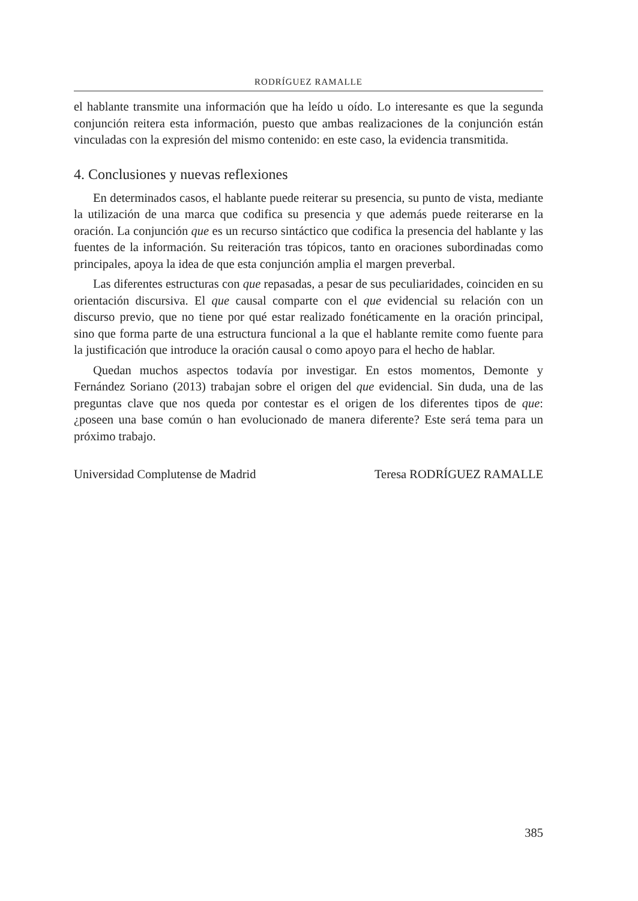RODRÍGUEZ RAMALLE
el hablante transmite una información que ha leído u oído. Lo interesante es que la segunda conjunción reitera esta información, puesto que ambas realizaciones de la conjunción están vinculadas con la expresión del mismo contenido: en este caso, la evidencia transmitida.
4. Conclusiones y nuevas reflexiones
En determinados casos, el hablante puede reiterar su presencia, su punto de vista, mediante la utilización de una marca que codifica su presencia y que además puede reiterarse en la oración. La conjunción que es un recurso sintáctico que codifica la presencia del hablante y las fuentes de la información. Su reiteración tras tópicos, tanto en oraciones subordinadas como principales, apoya la idea de que esta conjunción amplia el margen preverbal.
Las diferentes estructuras con que repasadas, a pesar de sus peculiaridades, coinciden en su orientación discursiva. El que causal comparte con el que evidencial su relación con un discurso previo, que no tiene por qué estar realizado fonéticamente en la oración principal, sino que forma parte de una estructura funcional a la que el hablante remite como fuente para la justificación que introduce la oración causal o como apoyo para el hecho de hablar.
Quedan muchos aspectos todavía por investigar. En estos momentos, Demonte y Fernández Soriano (2013) trabajan sobre el origen del que evidencial. Sin duda, una de las preguntas clave que nos queda por contestar es el origen de los diferentes tipos de que: ¿poseen una base común o han evolucionado de manera diferente? Este será tema para un próximo trabajo.
Universidad Complutense de Madrid Teresa RODRÍGUEZ RAMALLE
385